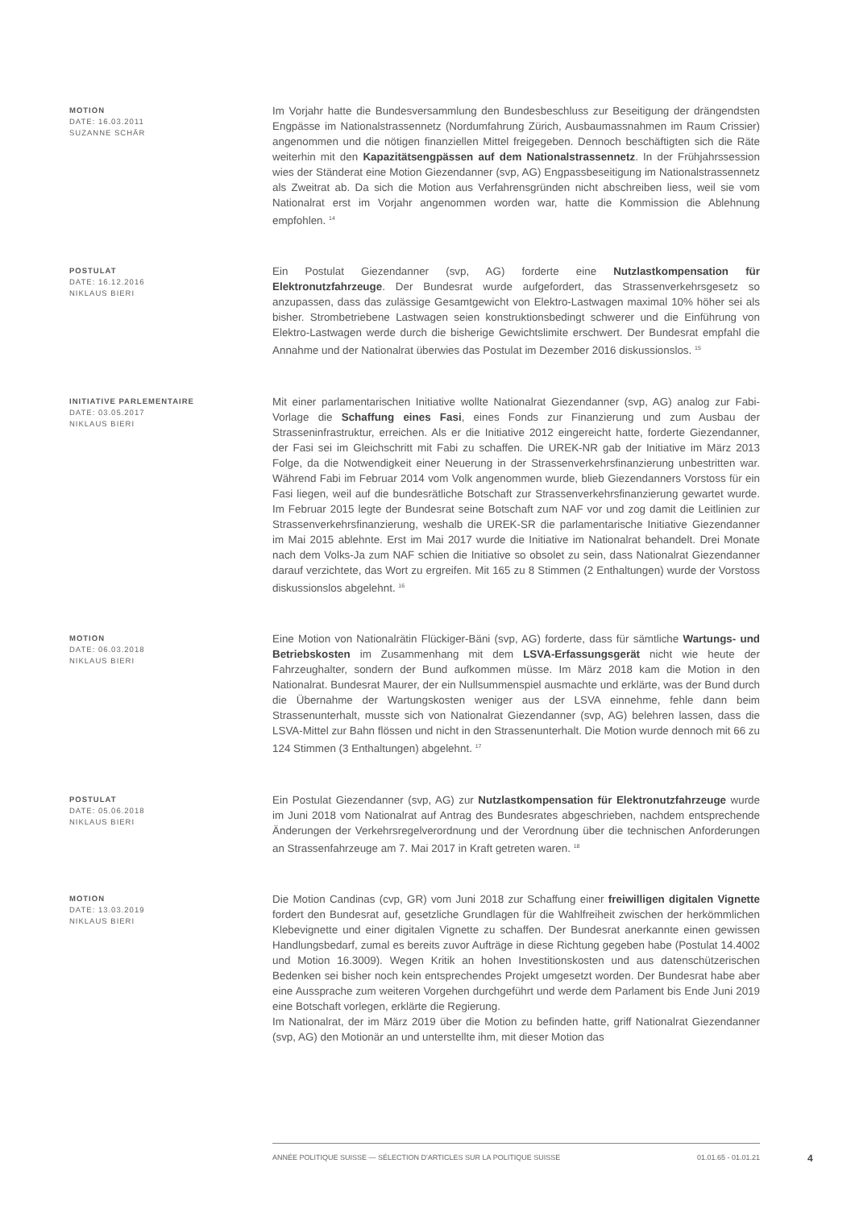MOTION
DATE: 16.03.2011
SUZANNE SCHÄR
Im Vorjahr hatte die Bundesversammlung den Bundesbeschluss zur Beseitigung der drängendsten Engpässe im Nationalstrassennetz (Nordumfahrung Zürich, Ausbaumassnahmen im Raum Crissier) angenommen und die nötigen finanziellen Mittel freigegeben. Dennoch beschäftigten sich die Räte weiterhin mit den Kapazitätsengpässen auf dem Nationalstrassennetz. In der Frühjahrssession wies der Ständerat eine Motion Giezendanner (svp, AG) Engpassbeseitigung im Nationalstrassennetz als Zweitrat ab. Da sich die Motion aus Verfahrensgründen nicht abschreiben liess, weil sie vom Nationalrat erst im Vorjahr angenommen worden war, hatte die Kommission die Ablehnung empfohlen. <sup>14</sup>
POSTULAT
DATE: 16.12.2016
NIKLAUS BIERI
Ein Postulat Giezendanner (svp, AG) forderte eine Nutzlastkompensation für Elektronutzfahrzeuge. Der Bundesrat wurde aufgefordert, das Strassenverkehrsgesetz so anzupassen, dass das zulässige Gesamtgewicht von Elektro-Lastwagen maximal 10% höher sei als bisher. Strombetriebene Lastwagen seien konstruktionsbedingt schwerer und die Einführung von Elektro-Lastwagen werde durch die bisherige Gewichtslimite erschwert. Der Bundesrat empfahl die Annahme und der Nationalrat überwies das Postulat im Dezember 2016 diskussionslos. <sup>15</sup>
INITIATIVE PARLEMENTAIRE
DATE: 03.05.2017
NIKLAUS BIERI
Mit einer parlamentarischen Initiative wollte Nationalrat Giezendanner (svp, AG) analog zur Fabi-Vorlage die Schaffung eines Fasi, eines Fonds zur Finanzierung und zum Ausbau der Strasseninfrastruktur, erreichen. Als er die Initiative 2012 eingereicht hatte, forderte Giezendanner, der Fasi sei im Gleichschritt mit Fabi zu schaffen. Die UREK-NR gab der Initiative im März 2013 Folge, da die Notwendigkeit einer Neuerung in der Strassenverkehrsfinanzierung unbestritten war. Während Fabi im Februar 2014 vom Volk angenommen wurde, blieb Giezendanners Vorstoss für ein Fasi liegen, weil auf die bundesrätliche Botschaft zur Strassenverkehrsfinanzierung gewartet wurde. Im Februar 2015 legte der Bundesrat seine Botschaft zum NAF vor und zog damit die Leitlinien zur Strassenverkehrsfinanzierung, weshalb die UREK-SR die parlamentarische Initiative Giezendanner im Mai 2015 ablehnte. Erst im Mai 2017 wurde die Initiative im Nationalrat behandelt. Drei Monate nach dem Volks-Ja zum NAF schien die Initiative so obsolet zu sein, dass Nationalrat Giezendanner darauf verzichtete, das Wort zu ergreifen. Mit 165 zu 8 Stimmen (2 Enthaltungen) wurde der Vorstoss diskussionslos abgelehnt. <sup>16</sup>
MOTION
DATE: 06.03.2018
NIKLAUS BIERI
Eine Motion von Nationalrätin Flückiger-Bäni (svp, AG) forderte, dass für sämtliche Wartungs- und Betriebskosten im Zusammenhang mit dem LSVA-Erfassungsgerät nicht wie heute der Fahrzeughalter, sondern der Bund aufkommen müsse. Im März 2018 kam die Motion in den Nationalrat. Bundesrat Maurer, der ein Nullsummenspiel ausmachte und erklärte, was der Bund durch die Übernahme der Wartungskosten weniger aus der LSVA einnehme, fehle dann beim Strassenunterhalt, musste sich von Nationalrat Giezendanner (svp, AG) belehren lassen, dass die LSVA-Mittel zur Bahn flössen und nicht in den Strassenunterhalt. Die Motion wurde dennoch mit 66 zu 124 Stimmen (3 Enthaltungen) abgelehnt. <sup>17</sup>
POSTULAT
DATE: 05.06.2018
NIKLAUS BIERI
Ein Postulat Giezendanner (svp, AG) zur Nutzlastkompensation für Elektronutzfahrzeuge wurde im Juni 2018 vom Nationalrat auf Antrag des Bundesrates abgeschrieben, nachdem entsprechende Änderungen der Verkehrsregelverordnung und der Verordnung über die technischen Anforderungen an Strassenfahrzeuge am 7. Mai 2017 in Kraft getreten waren. <sup>18</sup>
MOTION
DATE: 13.03.2019
NIKLAUS BIERI
Die Motion Candinas (cvp, GR) vom Juni 2018 zur Schaffung einer freiwilligen digitalen Vignette fordert den Bundesrat auf, gesetzliche Grundlagen für die Wahlfreiheit zwischen der herkömmlichen Klebevignette und einer digitalen Vignette zu schaffen. Der Bundesrat anerkannte einen gewissen Handlungsbedarf, zumal es bereits zuvor Aufträge in diese Richtung gegeben habe (Postulat 14.4002 und Motion 16.3009). Wegen Kritik an hohen Investitionskosten und aus datenschützerischen Bedenken sei bisher noch kein entsprechendes Projekt umgesetzt worden. Der Bundesrat habe aber eine Aussprache zum weiteren Vorgehen durchgeführt und werde dem Parlament bis Ende Juni 2019 eine Botschaft vorlegen, erklärte die Regierung.
Im Nationalrat, der im März 2019 über die Motion zu befinden hatte, griff Nationalrat Giezendanner (svp, AG) den Motionär an und unterstellte ihm, mit dieser Motion das
ANNÉE POLITIQUE SUISSE — SÉLECTION D'ARTICLES SUR LA POLITIQUE SUISSE 01.01.65 - 01.01.21
4